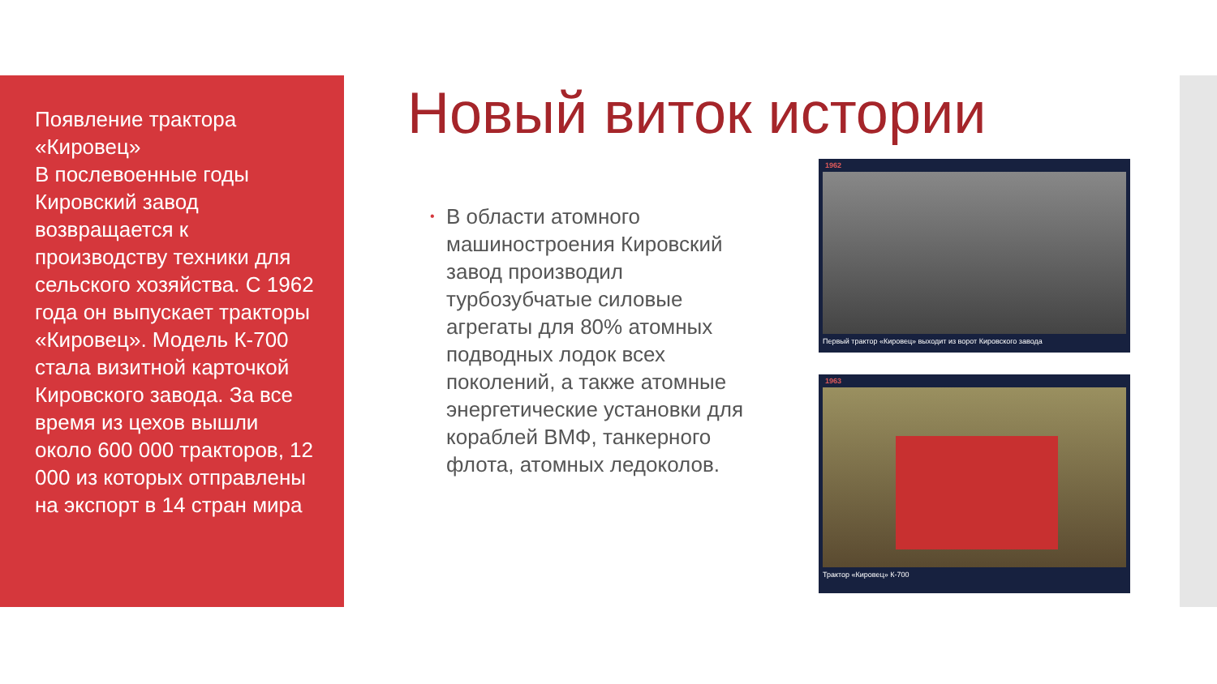Появление трактора «Кировец»
В послевоенные годы Кировский завод возвращается к производству техники для сельского хозяйства. С 1962 года он выпускает тракторы «Кировец». Модель К-700 стала визитной карточкой Кировского завода. За все время из цехов вышли около 600 000 тракторов, 12 000 из которых отправлены на экспорт в 14 стран мира
Новый виток истории
•
В области атомного машиностроения Кировский завод производил турбозубчатые силовые агрегаты для 80% атомных подводных лодок всех поколений, а также атомные энергетические установки для кораблей ВМФ, танкерного флота, атомных ледоколов.
1962
Первый трактор «Кировец» выходит из ворот Кировского завода
1963
Трактор «Кировец» К-700